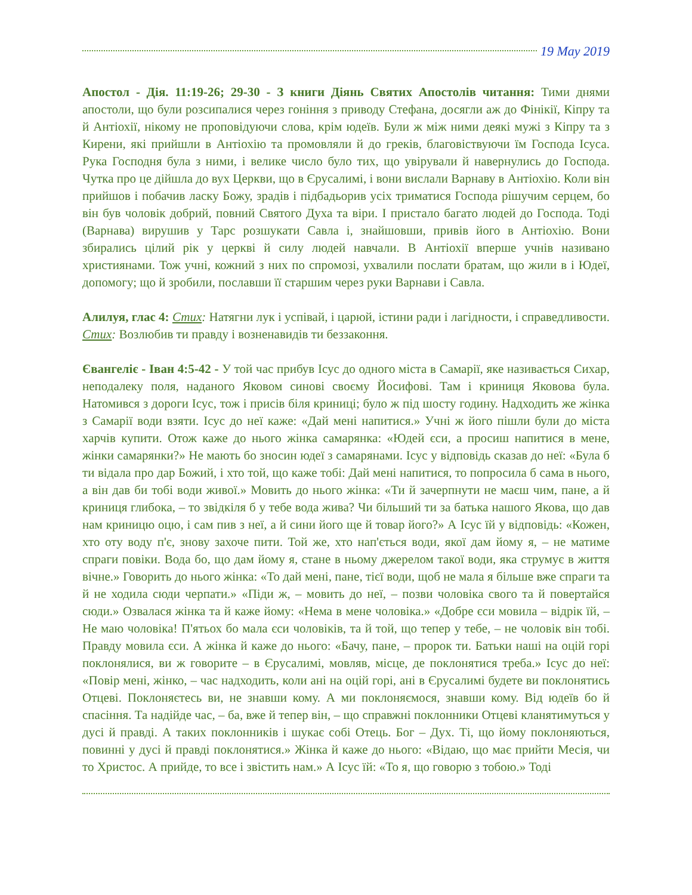19 May 2019
Апостол - Дія. 11:19-26; 29-30 - З книги Діянь Святих Апостолів читання: Тими днями апостоли, що були розсипалися через гоніння з приводу Стефана, досягли аж до Фінікії, Кіпру та й Антіохії, нікому не проповідуючи слова, крім юдеїв. Були ж між ними деякі мужі з Кіпру та з Кирени, які прийшли в Антіохію та промовляли й до греків, благовіствуючи їм Господа Ісуса. Рука Господня була з ними, і велике число було тих, що увірували й навернулись до Господа. Чутка про це дійшла до вух Церкви, що в Єрусалимі, і вони вислали Варнаву в Антіохію. Коли він прийшов і побачив ласку Божу, зрадів і підбадьорив усіх триматися Господа рішучим серцем, бо він був чоловік добрий, повний Святого Духа та віри. І пристало багато людей до Господа. Тоді (Варнава) вирушив у Тарс розшукати Савла і, знайшовши, привів його в Антіохію. Вони збирались цілий рік у церкві й силу людей навчали. В Антіохії вперше учнів називано християнами. Тож учні, кожний з них по спромозі, ухвалили послати братам, що жили в і Юдеї, допомогу; що й зробили, пославши її старшим через руки Варнави і Савла.
Алилуя, глас 4: Стих: Натягни лук і успівай, і царюй, істини ради і лагідности, і справедливости. Стих: Возлюбив ти правду і возненавидів ти беззаконня.
Євангеліє - Іван 4:5-42 - У той час прибув Ісус до одного міста в Самарії, яке називається Сихар, неподалеку поля, наданого Яковом синові своєму Йосифові. Там і криниця Яковова була. Натомився з дороги Ісус, тож і присів біля криниці; було ж під шосту годину. Надходить же жінка з Самарії води взяти. Ісус до неї каже: «Дай мені напитися.» Учні ж його пішли були до міста харчів купити. Отож каже до нього жінка самарянка: «Юдей єси, а просиш напитися в мене, жінки самарянки?» Не мають бо зносин юдеї з самарянами. Ісус у відповідь сказав до неї: «Була б ти відала про дар Божий, і хто той, що каже тобі: Дай мені напитися, то попросила б сама в нього, а він дав би тобі води живої.» Мовить до нього жінка: «Ти й зачерпнути не маєш чим, пане, а й криниця глибока, – то звідкіля б у тебе вода жива? Чи більший ти за батька нашого Якова, що дав нам криницю оцю, і сам пив з неї, а й сини його ще й товар його?» А Ісус їй у відповідь: «Кожен, хто оту воду п'є, знову захоче пити. Той же, хто нап'ється води, якої дам йому я, – не матиме спраги повіки. Вода бо, що дам йому я, стане в ньому джерелом такої води, яка струмує в життя вічне.» Говорить до нього жінка: «То дай мені, пане, тієї води, щоб не мала я більше вже спраги та й не ходила сюди черпати.» «Піди ж, – мовить до неї, – позви чоловіка свого та й повертайся сюди.» Озвалася жінка та й каже йому: «Нема в мене чоловіка.» «Добре єси мовила – відрік їй, – Не маю чоловіка! П'ятьох бо мала єси чоловіків, та й той, що тепер у тебе, – не чоловік він тобі. Правду мовила єси. А жінка й каже до нього: «Бачу, пане, – пророк ти. Батьки наші на оцій горі поклонялися, ви ж говорите – в Єрусалимі, мовляв, місце, де поклонятися треба.» Ісус до неї: «Повір мені, жінко, – час надходить, коли ані на оцій горі, ані в Єрусалимі будете ви поклонятись Отцеві. Поклоняєтесь ви, не знавши кому. А ми поклоняємося, знавши кому. Від юдеїв бо й спасіння. Та надійде час, – ба, вже й тепер він, – що справжні поклонники Отцеві кланятимуться у дусі й правді. А таких поклонників і шукає собі Отець. Бог – Дух. Ті, що йому поклоняються, повинні у дусі й правді поклонятися.» Жінка й каже до нього: «Відаю, що має прийти Месія, чи то Христос. А прийде, то все і звістить нам.» А Ісус їй: «То я, що говорю з тобою.» Тоді